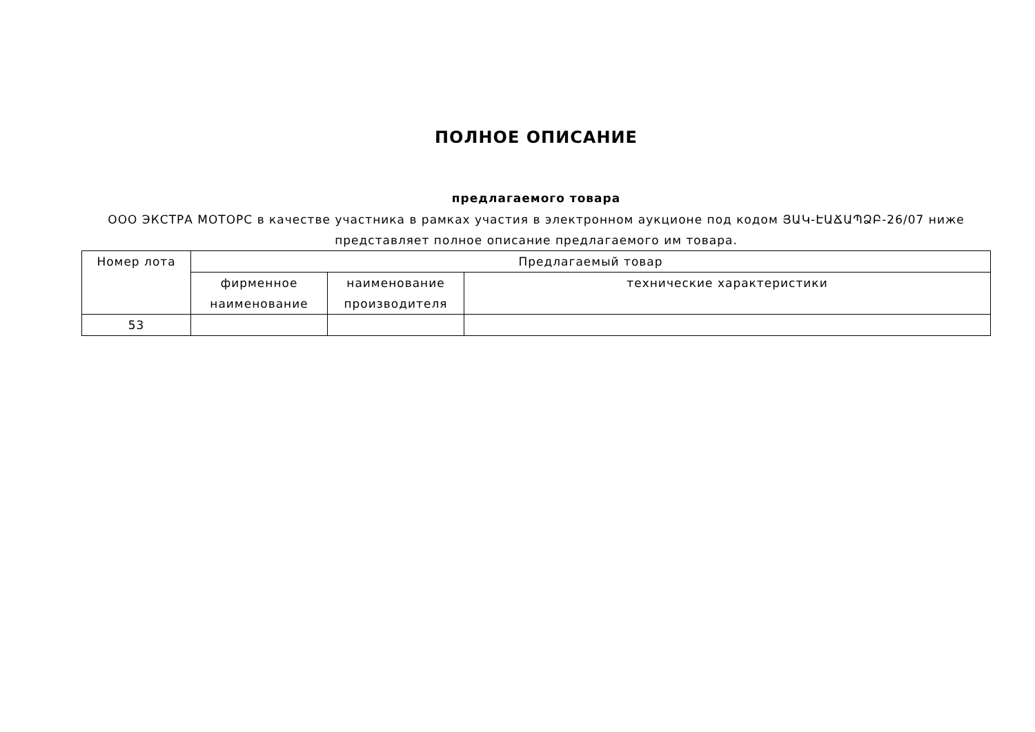ПОЛНОЕ ОПИСАНИЕ
предлагаемого товара
ООО ЭКСТРА МОТОРС в качестве участника в рамках участия в электронном аукционе под кодом ՅԱԿ-ԷԱՃԱՊՁԲ-26/07 ниже представляет полное описание предлагаемого им товара.
| Номер лота | Предлагаемый товар | | |
| --- | --- | --- | --- |
| | фирменное наименование | наименование производителя | технические характеристики |
| 53 | | | |